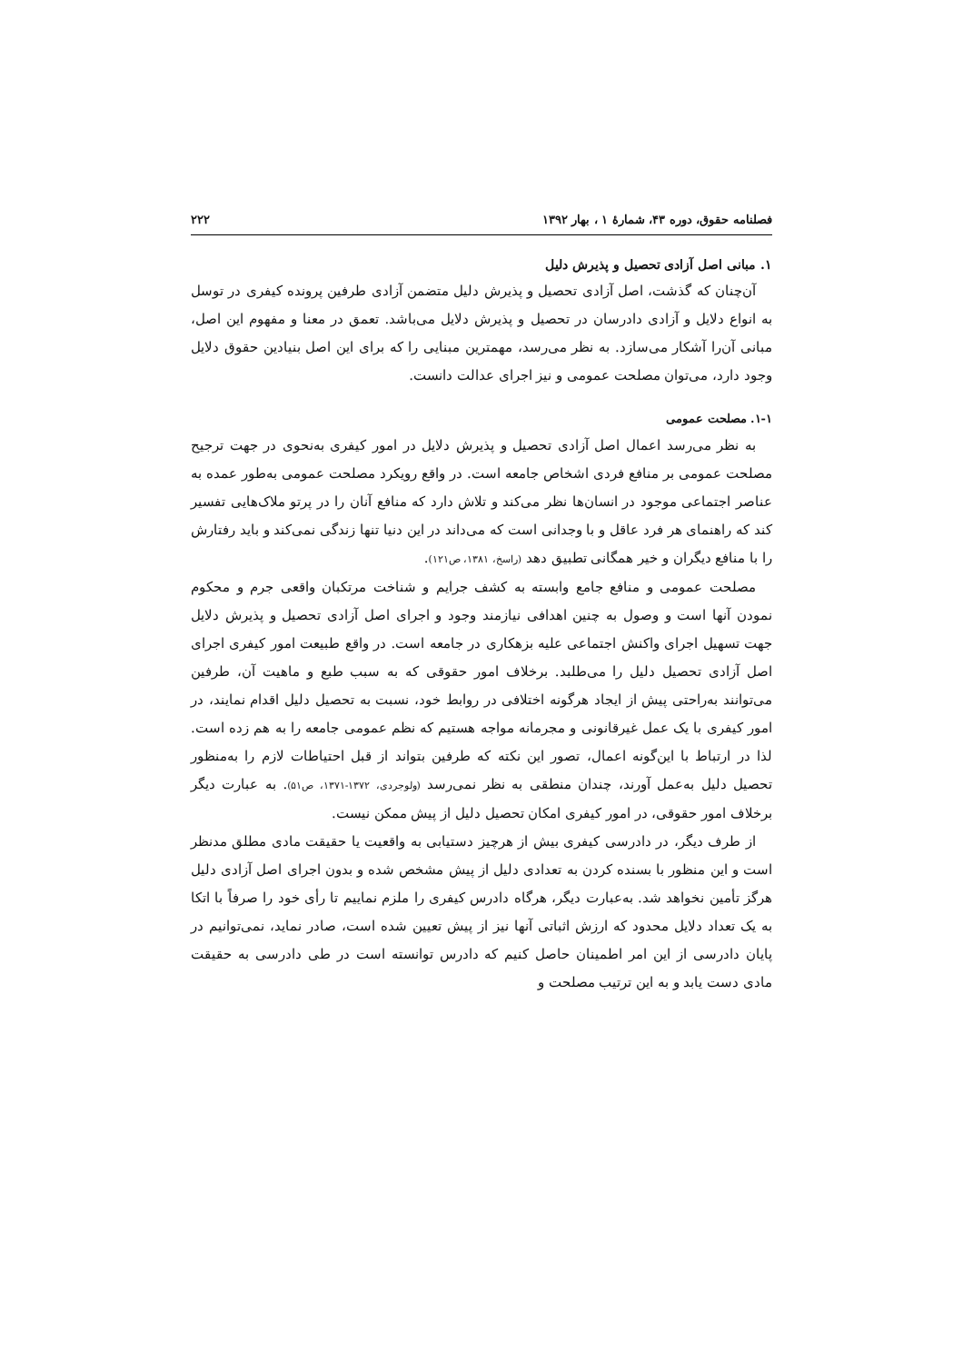فصلنامه حقوق، دوره ۴۳، شمارهٔ ۱ ، بهار ۱۳۹۲ ۲۲۲
۱. مبانی اصل آزادی تحصیل و پذیرش دلیل
آن‌چنان که گذشت، اصل آزادی تحصیل و پذیرش دلیل متضمن آزادی طرفین پرونده کیفری در توسل به انواع دلایل و آزادی دادرسان در تحصیل و پذیرش دلایل می‌باشد. تعمق در معنا و مفهوم این اصل، مبانی آن‌را آشکار می‌سازد. به نظر می‌رسد، مهمترین مبنایی را که برای این اصل بنیادین حقوق دلایل وجود دارد، می‌توان مصلحت عمومی و نیز اجرای عدالت دانست.
۱-۱. مصلحت عمومی
به نظر می‌رسد اعمال اصل آزادی تحصیل و پذیرش دلایل در امور کیفری به‌نحوی در جهت ترجیح مصلحت عمومی بر منافع فردی اشخاص جامعه است. در واقع رویکرد مصلحت عمومی به‌طور عمده به عناصر اجتماعی موجود در انسان‌ها نظر می‌کند و تلاش دارد که منافع آنان را در پرتو ملاک‌هایی تفسیر کند که راهنمای هر فرد عاقل و با وجدانی است که می‌داند در این دنیا تنها زندگی نمی‌کند و باید رفتارش را با منافع دیگران و خیر همگانی تطبیق دهد (راسخ، ۱۳۸۱، ص۱۲۱).
مصلحت عمومی و منافع جامع وابسته به کشف جرایم و شناخت مرتکبان واقعی جرم و محکوم نمودن آنها است و وصول به چنین اهدافی نیازمند وجود و اجرای اصل آزادی تحصیل و پذیرش دلایل جهت تسهیل اجرای واکنش اجتماعی علیه بزهکاری در جامعه است. در واقع طبیعت امور کیفری اجرای اصل آزادی تحصیل دلیل را می‌طلبد. برخلاف امور حقوقی که به سبب طبع و ماهیت آن، طرفین می‌توانند به‌راحتی پیش از ایجاد هرگونه اختلافی در روابط خود، نسبت به تحصیل دلیل اقدام نمایند، در امور کیفری با یک عمل غیرقانونی و مجرمانه مواجه هستیم که نظم عمومی جامعه را به هم زده است. لذا در ارتباط با این‌گونه اعمال، تصور این نکته که طرفین بتواند از قبل احتیاطات لازم را به‌منظور تحصیل دلیل به‌عمل آورند، چندان منطقی به نظر نمی‌رسد (ولوجردی، ۱۳۷۲-۱۳۷۱، ص۵۱). به عبارت دیگر برخلاف امور حقوقی، در امور کیفری امکان تحصیل دلیل از پیش ممکن نیست.
از طرف دیگر، در دادرسی کیفری بیش از هرچیز دستیابی به واقعیت یا حقیقت مادی مطلق مدنظر است و این منظور با بسنده کردن به تعدادی دلیل از پیش مشخص شده و بدون اجرای اصل آزادی دلیل هرگز تأمین نخواهد شد. به‌عبارت دیگر، هرگاه دادرس کیفری را ملزم نماییم تا رأی خود را صرفاً با اتکا به یک تعداد دلایل محدود که ارزش اثباتی آنها نیز از پیش تعیین شده است، صادر نماید، نمی‌توانیم در پایان دادرسی از این امر اطمینان حاصل کنیم که دادرس توانسته است در طی دادرسی به حقیقت مادی دست یابد و به این ترتیب مصلحت و